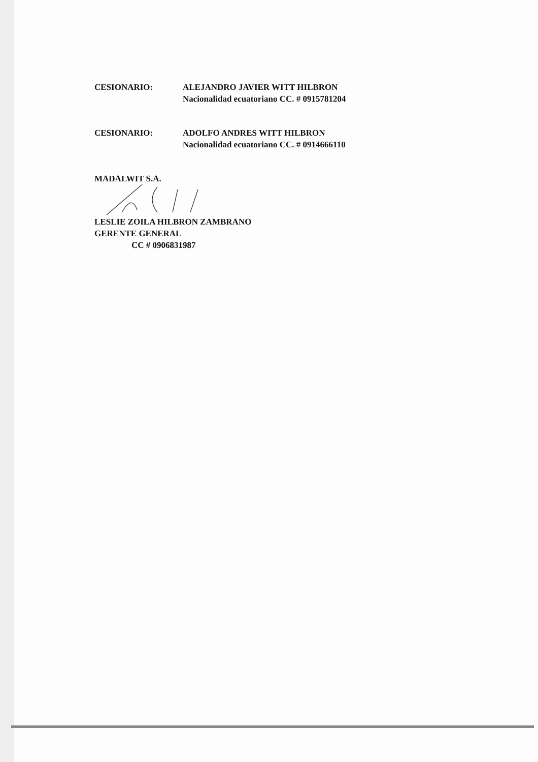CESIONARIO: ALEJANDRO JAVIER WITT HILBRON
Nacionalidad ecuatoriano CC. # 0915781204
CESIONARIO: ADOLFO ANDRES WITT HILBRON
Nacionalidad ecuatoriano CC. # 0914666110
MADALWIT S.A.
LESLIE ZOILA HILBRON ZAMBRANO
GERENTE GENERAL
CC # 0906831987